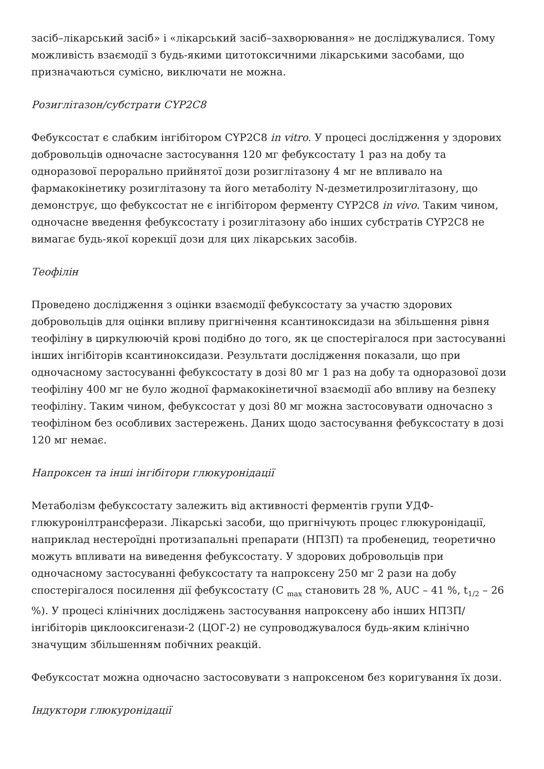засіб–лікарський засіб» і «лікарський засіб–захворювання» не досліджувалися. Тому можливість взаємодії з будь-якими цитотоксичними лікарськими засобами, що призначаються сумісно, виключати не можна.
Розиглітазон/субстрати CYP2C8
Фебуксостат є слабким інгібітором CYP2C8 in vitro. У процесі дослідження у здорових добровольців одночасне застосування 120 мг фебуксостату 1 раз на добу та одноразової перорально прийнятої дози розиглітазону 4 мг не впливало на фармакокінетику розиглітазону та його метаболіту N-дезметилрозиглітазону, що демонструє, що фебуксостат не є інгібітором ферменту CYP2C8 in vivo. Таким чином, одночасне введення фебуксостату і розиглітазону або інших субстратів CYP2C8 не вимагає будь-якої корекції дози для цих лікарських засобів.
Теофілін
Проведено дослідження з оцінки взаємодії фебуксостату за участю здорових добровольців для оцінки впливу пригнічення ксантиноксидази на збільшення рівня теофіліну в циркулюючій крові подібно до того, як це спостерігалося при застосуванні інших інгібіторів ксантиноксидази. Результати дослідження показали, що при одночасному застосуванні фебуксостату в дозі 80 мг 1 раз на добу та одноразової дози теофіліну 400 мг не було жодної фармакокінетичної взаємодії або впливу на безпеку теофіліну. Таким чином, фебуксостат у дозі 80 мг можна застосовувати одночасно з теофіліном без особливих застережень. Даних щодо застосування фебуксостату в дозі 120 мг немає.
Напроксен та інші інгібітори глюкуронідації
Метаболізм фебуксостату залежить від активності ферментів групи УДФ-глюкуронілтрансферази. Лікарські засоби, що пригнічують процес глюкуронідації, наприклад нестероїдні протизапальні препарати (НПЗП) та пробенецид, теоретично можуть впливати на виведення фебуксостату. У здорових добровольців при одночасному застосуванні фебуксостату та напроксену 250 мг 2 рази на добу спостерігалося посилення дії фебуксостату (C <sub>max</sub> становить 28 %, AUC – 41 %, t<sub>1/2</sub> – 26 %). У процесі клінічних досліджень застосування напроксену або інших НПЗП/інгібіторів циклооксигенази-2 (ЦОГ-2) не супроводжувалося будь-яким клінічно значущим збільшенням побічних реакцій.
Фебуксостат можна одночасно застосовувати з напроксеном без коригування їх дози.
Індуктори глюкуронідації